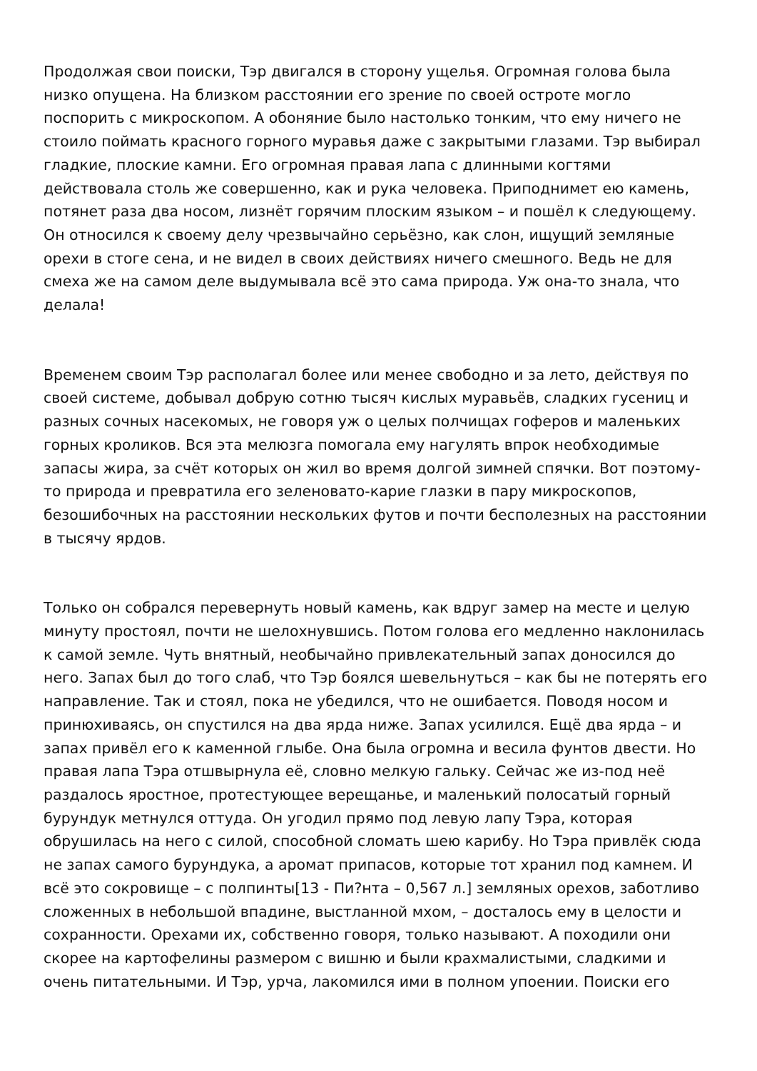Продолжая свои поиски, Тэр двигался в сторону ущелья. Огромная голова была низко опущена. На близком расстоянии его зрение по своей остроте могло поспорить с микроскопом. А обоняние было настолько тонким, что ему ничего не стоило поймать красного горного муравья даже с закрытыми глазами. Тэр выбирал гладкие, плоские камни. Его огромная правая лапа с длинными когтями действовала столь же совершенно, как и рука человека. Приподнимет ею камень, потянет раза два носом, лизнёт горячим плоским языком – и пошёл к следующему. Он относился к своему делу чрезвычайно серьёзно, как слон, ищущий земляные орехи в стоге сена, и не видел в своих действиях ничего смешного. Ведь не для смеха же на самом деле выдумывала всё это сама природа. Уж она-то знала, что делала!
Временем своим Тэр располагал более или менее свободно и за лето, действуя по своей системе, добывал добрую сотню тысяч кислых муравьёв, сладких гусениц и разных сочных насекомых, не говоря уж о целых полчищах гоферов и маленьких горных кроликов. Вся эта мелюзга помогала ему нагулять впрок необходимые запасы жира, за счёт которых он жил во время долгой зимней спячки. Вот поэтому-то природа и превратила его зеленовато-карие глазки в пару микроскопов, безошибочных на расстоянии нескольких футов и почти бесполезных на расстоянии в тысячу ярдов.
Только он собрался перевернуть новый камень, как вдруг замер на месте и целую минуту простоял, почти не шелохнувшись. Потом голова его медленно наклонилась к самой земле. Чуть внятный, необычайно привлекательный запах доносился до него. Запах был до того слаб, что Тэр боялся шевельнуться – как бы не потерять его направление. Так и стоял, пока не убедился, что не ошибается. Поводя носом и принюхиваясь, он спустился на два ярда ниже. Запах усилился. Ещё два ярда – и запах привёл его к каменной глыбе. Она была огромна и весила фунтов двести. Но правая лапа Тэра отшвырнула её, словно мелкую гальку. Сейчас же из-под неё раздалось яростное, протестующее верещанье, и маленький полосатый горный бурундук метнулся оттуда. Он угодил прямо под левую лапу Тэра, которая обрушилась на него с силой, способной сломать шею карибу. Но Тэра привлёк сюда не запах самого бурундука, а аромат припасов, которые тот хранил под камнем. И всё это сокровище – с полпинты[13 - Пи?нта – 0,567 л.] земляных орехов, заботливо сложенных в небольшой впадине, выстланной мхом, – досталось ему в целости и сохранности. Орехами их, собственно говоря, только называют. А походили они скорее на картофелины размером с вишню и были крахмалистыми, сладкими и очень питательными. И Тэр, урча, лакомился ими в полном упоении. Поиски его